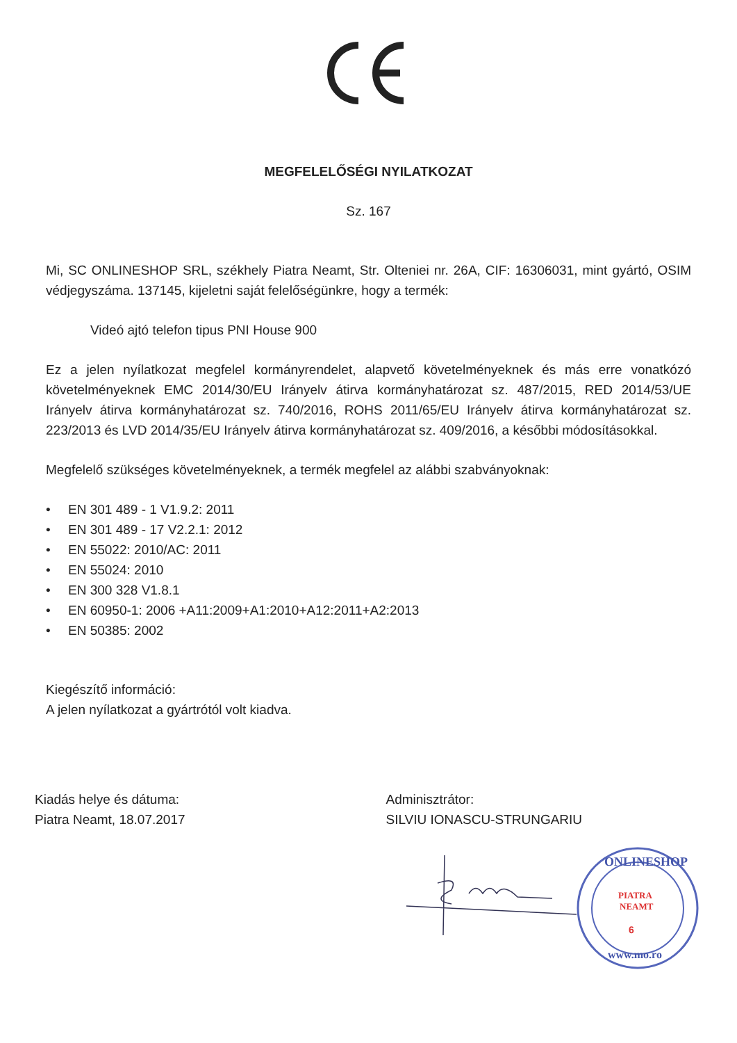MEGFELELŐSÉGI NYILATKOZAT
Sz. 167
Mi, SC ONLINESHOP SRL, székhely Piatra Neamt, Str. Olteniei nr. 26A, CIF: 16306031, mint gyártó, OSIM védjegyszáma. 137145, kijeletni saját felelőségünkre, hogy a termék:
Videó ajtó telefon tipus PNI House 900
Ez a jelen nyílatkozat megfelel kormányrendelet, alapvető követelményeknek és más erre vonatkózó követelményeknek EMC 2014/30/EU Irányelv átirva kormányhatározat sz. 487/2015, RED 2014/53/UE Irányelv átirva kormányhatározat sz. 740/2016, ROHS 2011/65/EU Irányelv átirva kormányhatározat sz. 223/2013 és LVD 2014/35/EU Irányelv átirva kormányhatározat sz. 409/2016, a későbbi módosításokkal.
Megfelelő szükséges követelményeknek, a termék megfelel az alábbi szabványoknak:
• EN 301 489 - 1 V1.9.2: 2011
• EN 301 489 - 17 V2.2.1: 2012
• EN 55022: 2010/AC: 2011
• EN 55024: 2010
• EN 300 328 V1.8.1
• EN 60950-1: 2006 +A11:2009+A1:2010+A12:2011+A2:2013
• EN 50385: 2002
Kiegészítő információ:
A jelen nyílatkozat a gyártrótól volt kiadva.
Kiadás helye és dátuma:
Piatra Neamt, 18.07.2017
Adminisztrátor:
SILVIU IONASCU-STRUNGARIU
ONLINESHOP
PIATRA
NEAMT
6
www.mo.ro